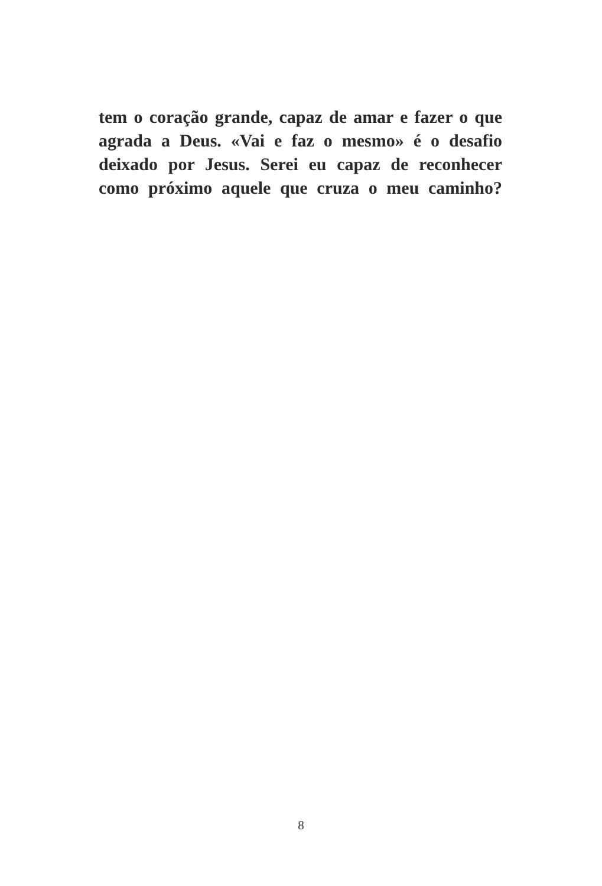tem o coração grande, capaz de amar e fazer o que agrada a Deus. «Vai e faz o mesmo» é o desafio deixado por Jesus. Serei eu capaz de reconhecer como próximo aquele que cruza o meu caminho?
8